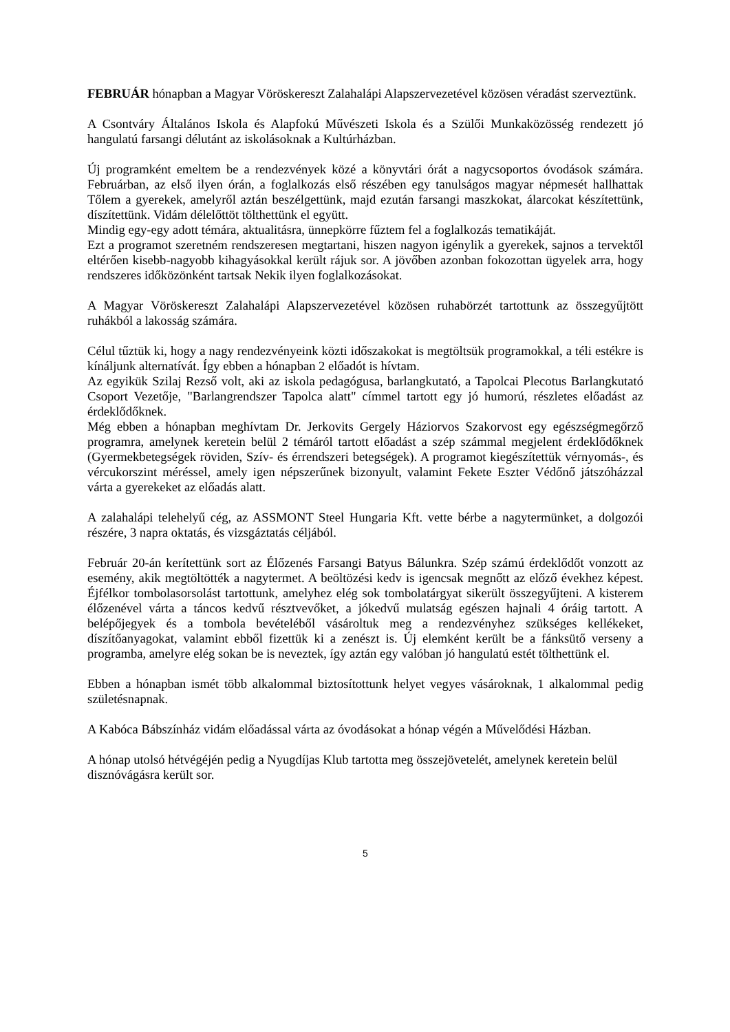FEBRUÁR hónapban a Magyar Vöröskereszt Zalahalápi Alapszervezetével közösen véradást szerveztünk.
A Csontváry Általános Iskola és Alapfokú Művészeti Iskola és a Szülői Munkaközösség rendezett jó hangulatú farsangi délutánt az iskolásoknak a Kultúrházban.
Új programként emeltem be a rendezvények közé a könyvtári órát a nagycsoportos óvodások számára. Februárban, az első ilyen órán, a foglalkozás első részében egy tanulságos magyar népmesét hallhattak Tőlem a gyerekek, amelyről aztán beszélgettünk, majd ezután farsangi maszkokat, álarcokat készítettünk, díszítettünk. Vidám délelőttöt tölthettünk el együtt.
Mindig egy-egy adott témára, aktualitásra, ünnepkörre fűztem fel a foglalkozás tematikáját.
Ezt a programot szeretném rendszeresen megtartani, hiszen nagyon igénylik a gyerekek, sajnos a tervektől eltérően kisebb-nagyobb kihagyásokkal került rájuk sor. A jövőben azonban fokozottan ügyelek arra, hogy rendszeres időközönként tartsak Nekik ilyen foglalkozásokat.
A Magyar Vöröskereszt Zalahalápi Alapszervezetével közösen ruhabörzét tartottunk az összegyűjtött ruhákból a lakosság számára.
Célul tűztük ki, hogy a nagy rendezvényeink közti időszakokat is megtöltsük programokkal, a téli estékre is kínáljunk alternatívát. Így ebben a hónapban 2 előadót is hívtam.
Az egyikük Szilaj Rezső volt, aki az iskola pedagógusa, barlangkutató, a Tapolcai Plecotus Barlangkutató Csoport Vezetője, "Barlangrendszer Tapolca alatt" címmel tartott egy jó humorú, részletes előadást az érdeklődőknek.
Még ebben a hónapban meghívtam Dr. Jerkovits Gergely Háziorvos Szakorvost egy egészségmegőrző programra, amelynek keretein belül 2 témáról tartott előadást a szép számmal megjelent érdeklődőknek (Gyermekbetegségek röviden, Szív- és érrendszeri betegségek). A programot kiegészítettük vérnyomás-, és vércukorszint méréssel, amely igen népszerűnek bizonyult, valamint Fekete Eszter Védőnő játszóházzal várta a gyerekeket az előadás alatt.
A zalahalápi telehelyű cég, az ASSMONT Steel Hungaria Kft. vette bérbe a nagytermünket, a dolgozói részére, 3 napra oktatás, és vizsgáztatás céljából.
Február 20-án kerítettünk sort az Élőzenés Farsangi Batyus Bálunkra. Szép számú érdeklődőt vonzott az esemény, akik megtöltötték a nagytermet. A beöltözési kedv is igencsak megnőtt az előző évekhez képest. Éjfélkor tombolasorsolást tartottunk, amelyhez elég sok tombolatárgyat sikerült összegyűjteni. A kisterem élőzenével várta a táncos kedvű résztvevőket, a jókedvű mulatság egészen hajnali 4 óráig tartott. A belépőjegyek és a tombola bevételéből vásároltuk meg a rendezvényhez szükséges kellékeket, díszítőanyagokat, valamint ebből fizettük ki a zenészt is. Új elemként került be a fánksütő verseny a programba, amelyre elég sokan be is neveztek, így aztán egy valóban jó hangulatú estét tölthettünk el.
Ebben a hónapban ismét több alkalommal biztosítottunk helyet vegyes vásároknak, 1 alkalommal pedig születésnapnak.
A Kabóca Bábszínház vidám előadással várta az óvodásokat a hónap végén a Művelődési Házban.
A hónap utolsó hétvégéjén pedig a Nyugdíjas Klub tartotta meg összejövetelét, amelynek keretein belül disznóvágásra került sor.
5